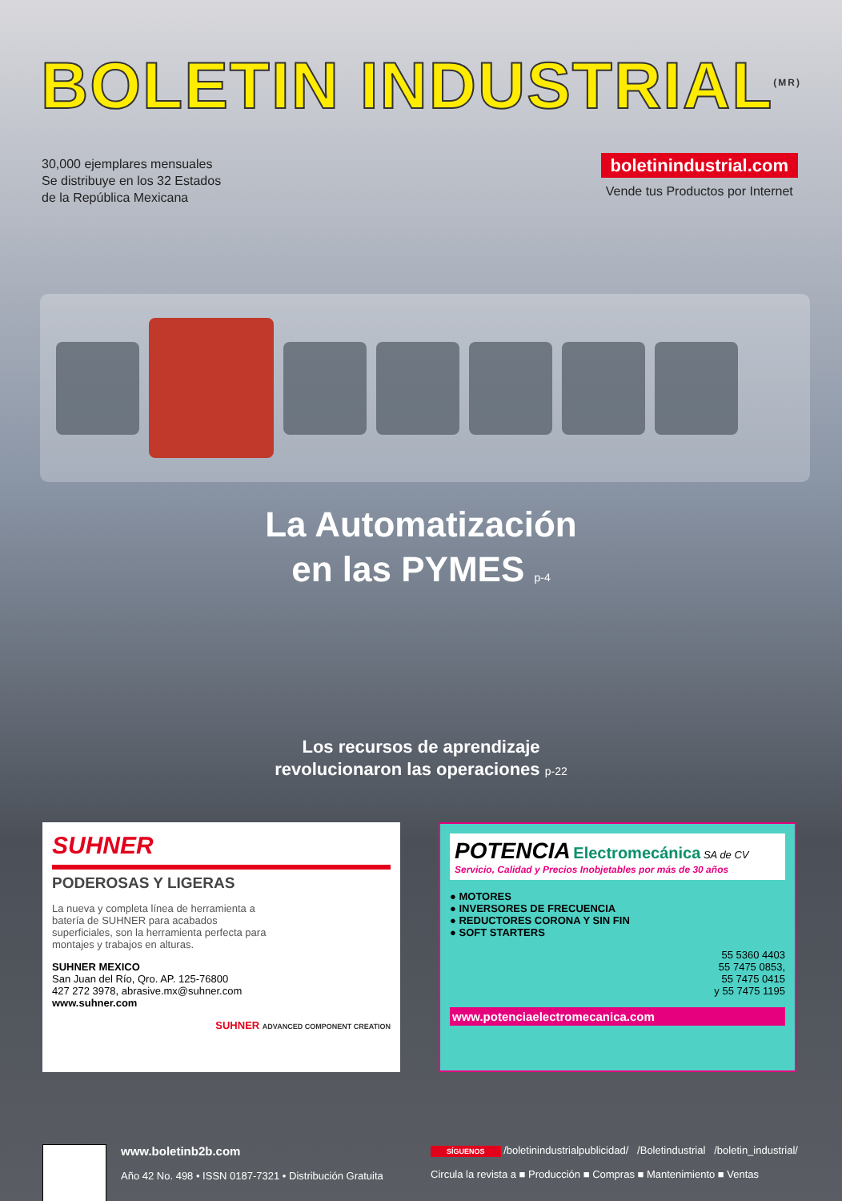BOLETIN INDUSTRIAL<sup>(MR)</sup>
30,000 ejemplares mensuales
Se distribuye en los 32 Estados
de la República Mexicana
boletinindustrial.com
Vende tus Productos por Internet
La Automatización
en las PYMES p-4
Los recursos de aprendizaje
revolucionaron las operaciones p-22
SUHNER
PODEROSAS Y LIGERAS
La nueva y completa línea de herramienta a batería de SUHNER para acabados superficiales, son la herramienta perfecta para montajes y trabajos en alturas.
SUHNER MEXICO
San Juan del Río, Qro. AP. 125-76800
427 272 3978, abrasive.mx@suhner.com
www.suhner.com
SUHNER ADVANCED COMPONENT CREATION
POTENCIA Electromecánica SA de CV
Servicio, Calidad y Precios Inobjetables por más de 30 años
● MOTORES
● INVERSORES DE FRECUENCIA
● REDUCTORES CORONA Y SIN FIN
● SOFT STARTERS
55 5360 4403
55 7475 0853,
55 7475 0415
y 55 7475 1195
www.potenciaelectromecanica.com
www.boletinb2b.com
Año 42 No. 498 • ISSN 0187-7321 • Distribución Gratuita
SÍGUENOS /boletinindustrialpublicidad/ /Boletindustrial /boletin_industrial/
Circula la revista a ■ Producción ■ Compras ■ Mantenimiento ■ Ventas